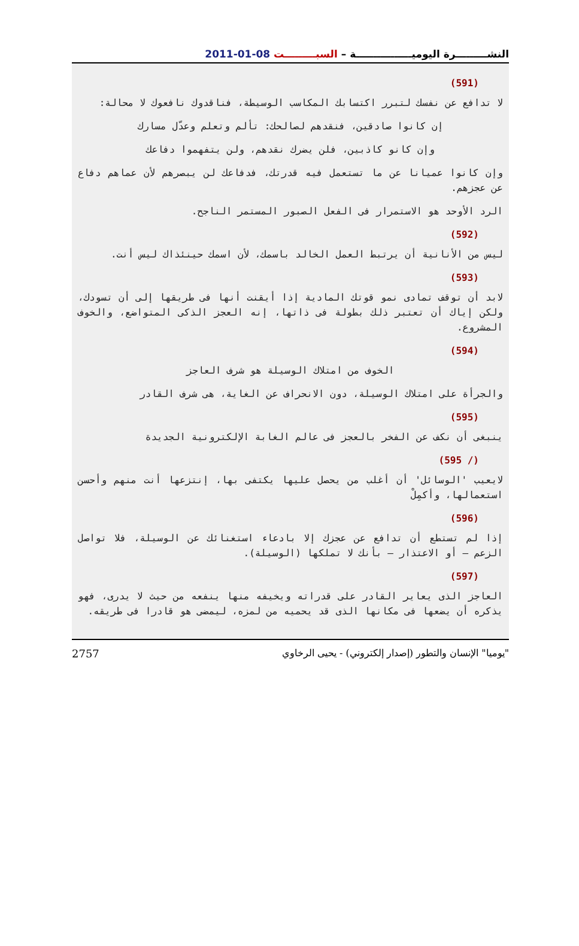النشـــــــــرة اليوميــــــــــــــــة – السبـــــــــت 08-01-2011
(591)
لا تدافع عن نفسك لتبرر اكتسابك المكاسب الوسيطة، فناقدوك نافعوك لا محالة:
إن كانوا صادقين، فنقدهم لصالحك: تألم وتعلم وعدّل مسارك
وإن كانو كاذبين، فلن يضرك نقدهم، ولن يتفهموا دفاعك
وإن كانوا عميانا عن ما تستعمل فيه قدرتك، فدفاعك لن يبصرهم لأن عماهم دفاع عن عجزهم.
الرد الأوحد هو الاستمرار فى الفعل الصبور المستمر الناجح.
(592)
ليس من الأنانية أن يرتبط العمل الخالد باسمك، لأن اسمك حينئذاك ليس أنت.
(593)
لابد أن توقف تمادى نمو قوتك المادية إذا أيقنت أنها فى طريقها إلى أن تسودك، ولكن إياك أن تعتبر ذلك بطولة فى ذاتها، إنه العجز الذكى المتواضع، والخوف المشروع.
(594)
الخوف من امتلاك الوسيلة هو شرف العاجز
والجرأة على امتلاك الوسيلة، دون الانحراف عن الغاية، هى شرف القادر
(595)
ينبغى أن نكف عن الفخر بالعجز فى عالم الغابة الإلكترونية الجديدة
(/ 595)
لايعيب 'الوسائل' أن أغلب من يحصل عليها يكتفى بها، إنتزعها أنت منهم وأحسن استعمالها، وأكمِلْ
(596)
إذا لم تستطع أن تدافع عن عجزك إلا بادعاء استغنائك عن الوسيلة، فلا تواصل الزعم – أو الاعتذار – بأنك لا تملكها (الوسيلة).
(597)
العاجز الذى يعاير القادر على قدراته ويخيفه منها ينفعه من حيث لا يدرى، فهو يذكره أن يضعها فى مكانها الذى قد يحميه من لمزه، ليمضى هو قادرا فى طريقه.
2757 "يوميا" الإنسان والتطور (إصدار إلكتروني) - يحيى الرخاوي